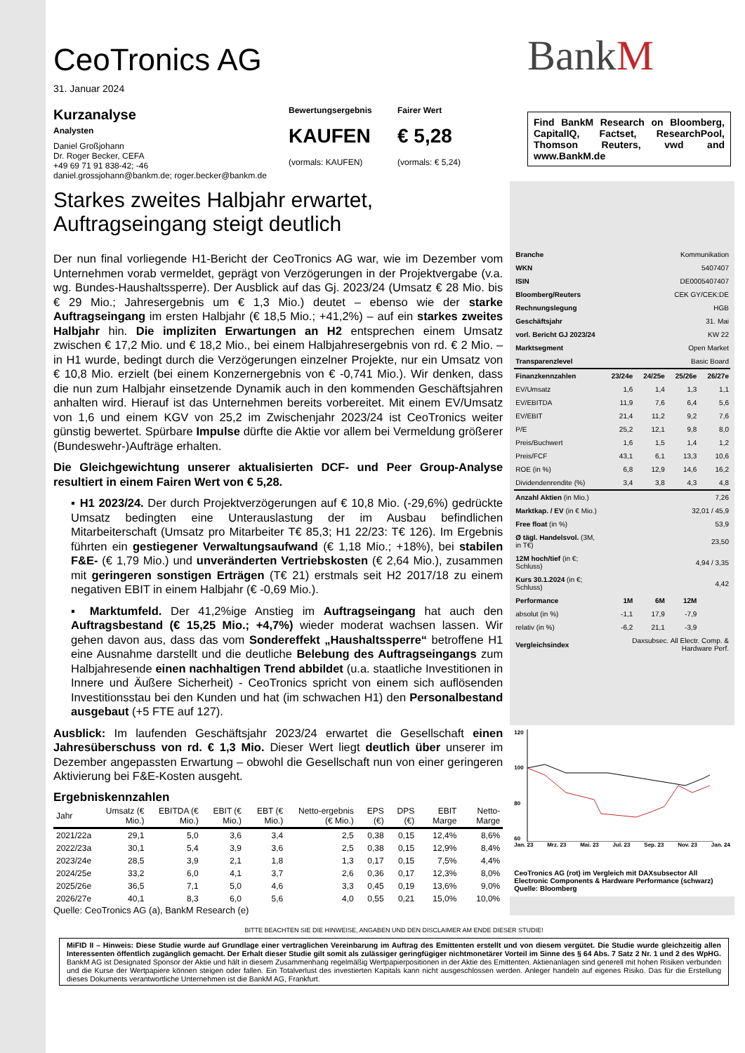CeoTronics AG
31. Januar 2024
Kurzanalyse
Analysten
Daniel Großjohann
Dr. Roger Becker, CEFA
+49 69 71 91 838-42; -46
daniel.grossjohann@bankm.de; roger.becker@bankm.de
Bewertungsergebnis
KAUFEN
(vormals: KAUFEN)
Fairer Wert
€ 5,28
(vormals: € 5,24)
BankM
Find BankM Research on Bloomberg, CapitalIQ, Factset, ResearchPool, Thomson Reuters, vwd and www.BankM.de
Starkes zweites Halbjahr erwartet, Auftragseingang steigt deutlich
Der nun final vorliegende H1-Bericht der CeoTronics AG war, wie im Dezember vom Unternehmen vorab vermeldet, geprägt von Verzögerungen in der Projektvergabe (v.a. wg. Bundes-Haushaltssperre). Der Ausblick auf das Gj. 2023/24 (Umsatz € 28 Mio. bis € 29 Mio.; Jahresergebnis um € 1,3 Mio.) deutet – ebenso wie der starke Auftragseingang im ersten Halbjahr (€ 18,5 Mio.; +41,2%) – auf ein starkes zweites Halbjahr hin. Die impliziten Erwartungen an H2 entsprechen einem Umsatz zwischen € 17,2 Mio. und € 18,2 Mio., bei einem Halbjahresergebnis von rd. € 2 Mio. – in H1 wurde, bedingt durch die Verzögerungen einzelner Projekte, nur ein Umsatz von € 10,8 Mio. erzielt (bei einem Konzernergebnis von € -0,741 Mio.). Wir denken, dass die nun zum Halbjahr einsetzende Dynamik auch in den kommenden Geschäftsjahren anhalten wird. Hierauf ist das Unternehmen bereits vorbereitet. Mit einem EV/Umsatz von 1,6 und einem KGV von 25,2 im Zwischenjahr 2023/24 ist CeoTronics weiter günstig bewertet. Spürbare Impulse dürfte die Aktie vor allem bei Vermeldung größerer (Bundeswehr-)Aufträge erhalten.
Die Gleichgewichtung unserer aktualisierten DCF- und Peer Group-Analyse resultiert in einem Fairen Wert von € 5,28.
▪ H1 2023/24. Der durch Projektverzögerungen auf € 10,8 Mio. (-29,6%) gedrückte Umsatz bedingten eine Unterauslastung der im Ausbau befindlichen Mitarbeiterschaft (Umsatz pro Mitarbeiter T€ 85,3; H1 22/23: T€ 126). Im Ergebnis führten ein gestiegener Verwaltungsaufwand (€ 1,18 Mio.; +18%), bei stabilen F&E- (€ 1,79 Mio.) und unveränderten Vertriebskosten (€ 2,64 Mio.), zusammen mit geringeren sonstigen Erträgen (T€ 21) erstmals seit H2 2017/18 zu einem negativen EBIT in einem Halbjahr (€ -0,69 Mio.).
▪ Marktumfeld. Der 41,2%ige Anstieg im Auftragseingang hat auch den Auftragsbestand (€ 15,25 Mio.; +4,7%) wieder moderat wachsen lassen. Wir gehen davon aus, dass das vom Sondereffekt „Haushaltssperre“ betroffene H1 eine Ausnahme darstellt und die deutliche Belebung des Auftragseingangs zum Halbjahresende einen nachhaltigen Trend abbildet (u.a. staatliche Investitionen in Innere und Äußere Sicherheit) - CeoTronics spricht von einem sich auflösenden Investitionsstau bei den Kunden und hat (im schwachen H1) den Personalbestand ausgebaut (+5 FTE auf 127).
Ausblick: Im laufenden Geschäftsjahr 2023/24 erwartet die Gesellschaft einen Jahresüberschuss von rd. € 1,3 Mio. Dieser Wert liegt deutlich über unserer im Dezember angepassten Erwartung – obwohl die Gesellschaft nun von einer geringeren Aktivierung bei F&E-Kosten ausgeht.
Ergebniskennzahlen
| Jahr | Umsatz (€ Mio.) | EBITDA (€ Mio.) | EBIT (€ Mio.) | EBT (€ Mio.) | Netto-ergebnis (€ Mio.) | EPS (€) | DPS (€) | EBIT Marge | Netto-Marge |
| --- | --- | --- | --- | --- | --- | --- | --- | --- | --- |
| 2021/22a | 29,1 | 5,0 | 3,6 | 3,4 | 2,5 | 0,38 | 0,15 | 12,4% | 8,6% |
| 2022/23a | 30,1 | 5,4 | 3,9 | 3,6 | 2,5 | 0,38 | 0,15 | 12,9% | 8,4% |
| 2023/24e | 28,5 | 3,9 | 2,1 | 1,8 | 1,3 | 0,17 | 0,15 | 7,5% | 4,4% |
| 2024/25e | 33,2 | 6,0 | 4,1 | 3,7 | 2,6 | 0,36 | 0,17 | 12,3% | 8,0% |
| 2025/26e | 36,5 | 7,1 | 5,0 | 4,6 | 3,3 | 0,45 | 0,19 | 13,6% | 9,0% |
| 2026/27e | 40,1 | 8,3 | 6,0 | 5,6 | 4,0 | 0,55 | 0,21 | 15,0% | 10,0% |
Quelle: CeoTronics AG (a), BankM Research (e)
| Branche | Kommunikation | | | |
| WKN | 5407407 | | | |
| ISIN | DE0005407407 | | | |
| Bloomberg/Reuters | CEK GY/CEK:DE | | | |
| Rechnungslegung | HGB | | | |
| Geschäftsjahr | 31. Mai | | | |
| vorl. Bericht GJ 2023/24 | KW 22 | | | |
| Marktsegment | Open Market | | | |
| Transparenzlevel | Basic Board | | | |
| Finanzkennzahlen | 23/24e | 24/25e | 25/26e | 26/27e |
| EV/Umsatz | 1,6 | 1,4 | 1,3 | 1,1 |
| EV/EBITDA | 11,9 | 7,6 | 6,4 | 5,6 |
| EV/EBIT | 21,4 | 11,2 | 9,2 | 7,6 |
| P/E | 25,2 | 12,1 | 9,8 | 8,0 |
| Preis/Buchwert | 1,6 | 1,5 | 1,4 | 1,2 |
| Preis/FCF | 43,1 | 6,1 | 13,3 | 10,6 |
| ROE (in %) | 6,8 | 12,9 | 14,6 | 16,2 |
| Dividendenrendite (%) | 3,4 | 3,8 | 4,3 | 4,8 |
| Anzahl Aktien (in Mio.) | 7,26 | | | |
| Marktkap. / EV (in € Mio.) | 32,01 / 45,9 | | | |
| Free float (in %) | 53,9 | | | |
| Ø tägl. Handelsvol. (3M, in T€) | 23,50 | | | |
| 12M hoch/tief (in €; Schluss) | 4,94 / 3,35 | | | |
| Kurs 30.1.2024 (in €; Schluss) | 4,42 | | | |
| Performance | 1M | 6M | 12M | |
| absolut (in %) | -1,1 | 17,9 | -7,9 | |
| relativ (in %) | -6,2 | 21,1 | -3,9 | |
| Vergleichsindex | Daxsubsec. All Electr. Comp. & Hardware Perf. | | | |
120
100
80
60
Jan. 23 Mrz. 23 Mai. 23 Jul. 23 Sep. 23 Nov. 23 Jan. 24
CeoTronics AG (rot) im Vergleich mit DAXsubsector All Electronic Components & Hardware Performance (schwarz)
Quelle: Bloomberg
BITTE BEACHTEN SIE DIE HINWEISE, ANGABEN UND DEN DISCLAIMER AM ENDE DIESER STUDIE!
MiFID II – Hinweis: Diese Studie wurde auf Grundlage einer vertraglichen Vereinbarung im Auftrag des Emittenten erstellt und von diesem vergütet. Die Studie wurde gleichzeitig allen Interessenten öffentlich zugänglich gemacht. Der Erhalt dieser Studie gilt somit als zulässiger geringfügiger nichtmonetärer Vorteil im Sinne des § 64 Abs. 7 Satz 2 Nr. 1 und 2 des WpHG. BankM AG ist Designated Sponsor der Aktie und hält in diesem Zusammenhang regelmäßig Wertpapierpositionen in der Aktie des Emittenten. Aktienanlagen sind generell mit hohen Risiken verbunden und die Kurse der Wertpapiere können steigen oder fallen. Ein Totalverlust des investierten Kapitals kann nicht ausgeschlossen werden. Anleger handeln auf eigenes Risiko. Das für die Erstellung dieses Dokuments verantwortliche Unternehmen ist die BankM AG, Frankfurt.